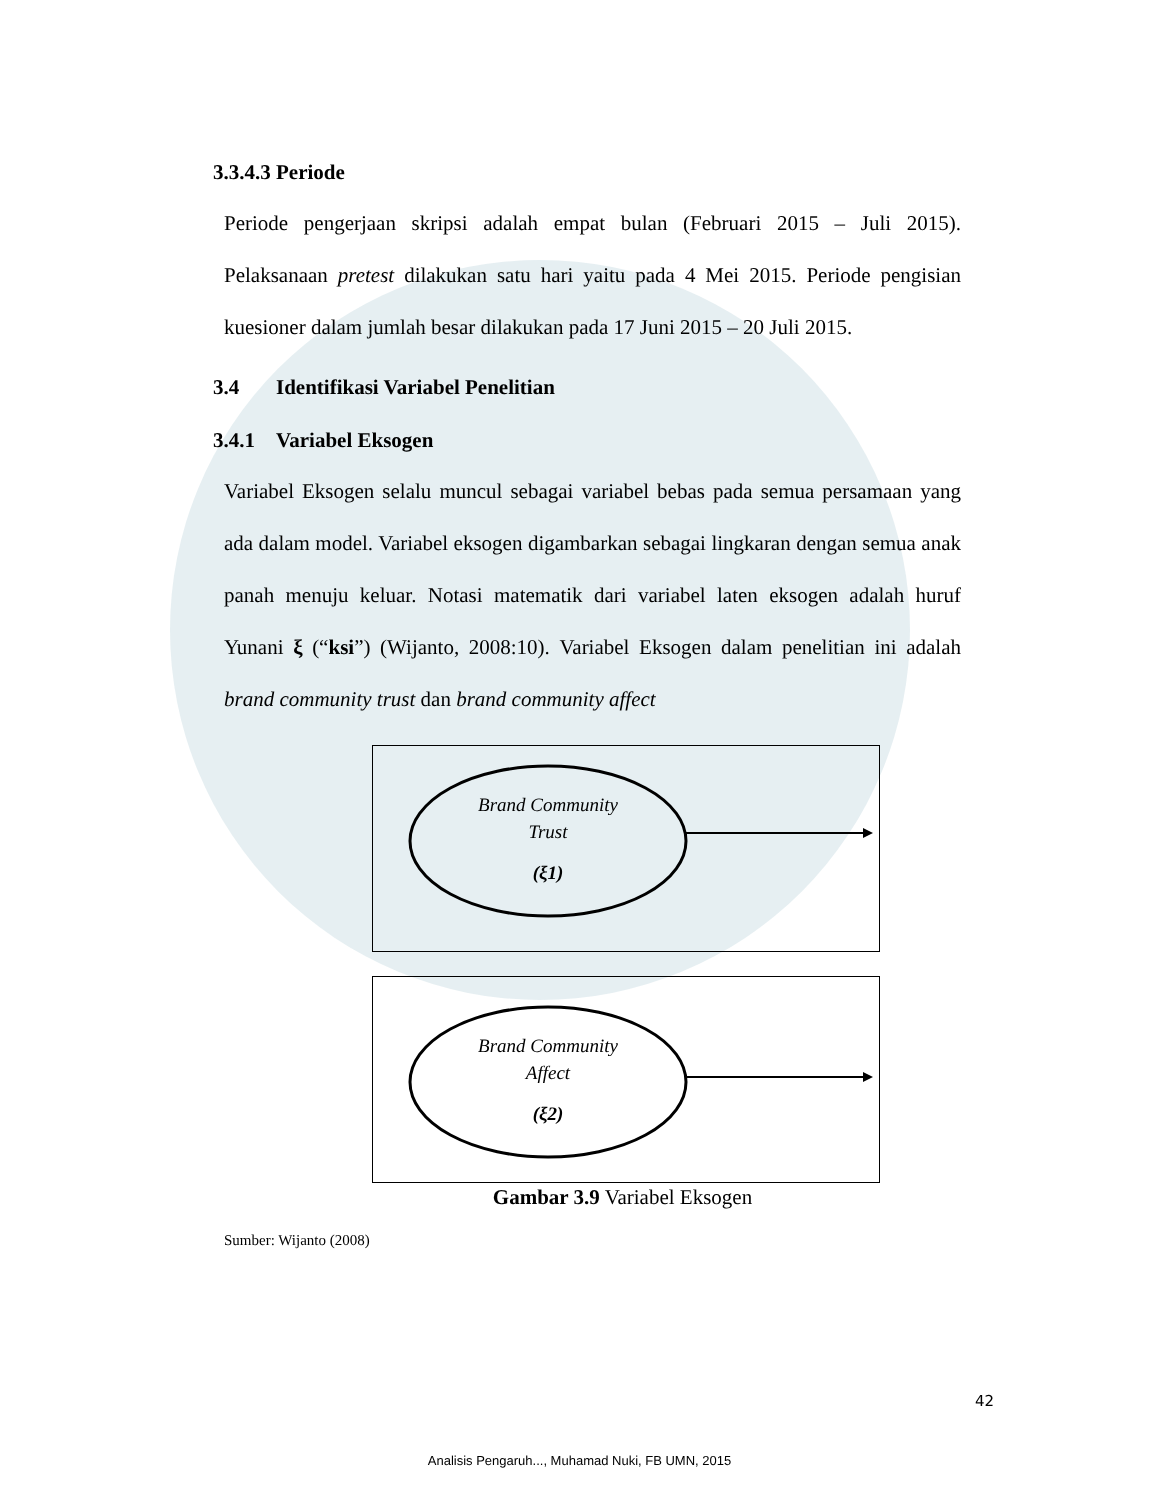3.3.4.3 Periode
Periode pengerjaan skripsi adalah empat bulan (Februari 2015 – Juli 2015). Pelaksanaan pretest dilakukan satu hari yaitu pada 4 Mei 2015. Periode pengisian kuesioner dalam jumlah besar dilakukan pada 17 Juni 2015 – 20 Juli 2015.
3.4 Identifikasi Variabel Penelitian
3.4.1 Variabel Eksogen
Variabel Eksogen selalu muncul sebagai variabel bebas pada semua persamaan yang ada dalam model. Variabel eksogen digambarkan sebagai lingkaran dengan semua anak panah menuju keluar. Notasi matematik dari variabel laten eksogen adalah huruf Yunani ξ (“ksi”) (Wijanto, 2008:10). Variabel Eksogen dalam penelitian ini adalah brand community trust dan brand community affect
Brand Community
Trust
(ξ1)
Brand Community
Affect
(ξ2)
Gambar 3.9 Variabel Eksogen
Sumber: Wijanto (2008)
42
Analisis Pengaruh..., Muhamad Nuki, FB UMN, 2015